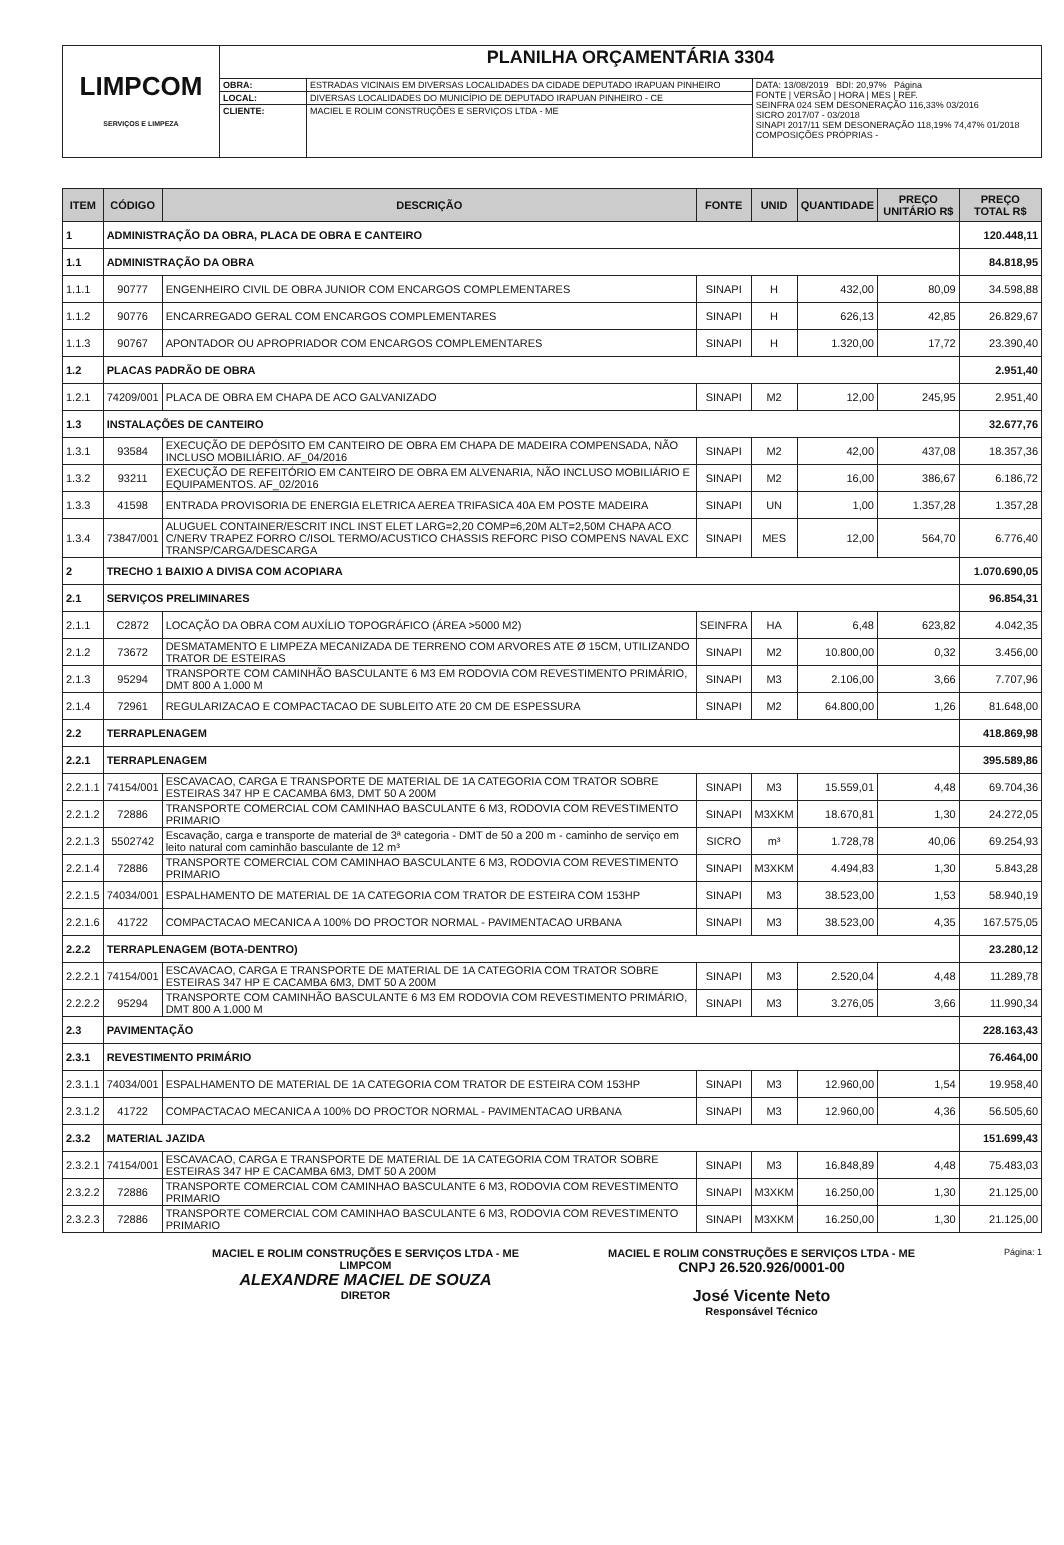| LIMPCOM SERVIÇOS E LIMPEZA | PLANILHA ORÇAMENTÁRIA 3304 | | |
| | OBRA: | ESTRADAS VICINAIS EM DIVERSAS LOCALIDADES DA CIDADE DEPUTADO IRAPUAN PINHEIRO | DATA: 13/08/2019 BDI: 20,97% Página FONTE / VERSÃO / HORA / MES / REF. SEINFRA 024 SEM DESONERAÇÃO 116,33% 03/2016 SICRO 2017/07 - 03/2018 SINAPI 2017/11 SEM DESONERAÇÃO 118,19% 74,47% 01/2018 COMPOSIÇÕES PRÓPRIAS - |
| | LOCAL: | DIVERSAS LOCALIDADES DO MUNICÍPIO DE DEPUTADO IRAPUAN PINHEIRO - CE | |
| | CLIENTE: | MACIEL E ROLIM CONSTRUÇÕES E SERVIÇOS LTDA - ME | |
| ITEM | CÓDIGO | DESCRIÇÃO | FONTE | UNID | QUANTIDADE | PREÇO UNITÁRIO R$ | PREÇO TOTAL R$ |
| --- | --- | --- | --- | --- | --- | --- | --- |
| 1 | ADMINISTRAÇÃO DA OBRA, PLACA DE OBRA E CANTEIRO | | | | | | 120.448,11 |
| 1.1 | ADMINISTRAÇÃO DA OBRA | | | | | | 84.818,95 |
| 1.1.1 | 90777 | ENGENHEIRO CIVIL DE OBRA JUNIOR COM ENCARGOS COMPLEMENTARES | SINAPI | H | 432,00 | 80,09 | 34.598,88 |
| 1.1.2 | 90776 | ENCARREGADO GERAL COM ENCARGOS COMPLEMENTARES | SINAPI | H | 626,13 | 42,85 | 26.829,67 |
| 1.1.3 | 90767 | APONTADOR OU APROPRIADOR COM ENCARGOS COMPLEMENTARES | SINAPI | H | 1.320,00 | 17,72 | 23.390,40 |
| 1.2 | PLACAS PADRÃO DE OBRA | | | | | | 2.951,40 |
| 1.2.1 | 74209/001 | PLACA DE OBRA EM CHAPA DE ACO GALVANIZADO | SINAPI | M2 | 12,00 | 245,95 | 2.951,40 |
| 1.3 | INSTALAÇÕES DE CANTEIRO | | | | | | 32.677,76 |
| 1.3.1 | 93584 | EXECUÇÃO DE DEPÓSITO EM CANTEIRO DE OBRA EM CHAPA DE MADEIRA COMPENSADA, NÃO INCLUSO MOBILIÁRIO. AF_04/2016 | SINAPI | M2 | 42,00 | 437,08 | 18.357,36 |
| 1.3.2 | 93211 | EXECUÇÃO DE REFEITÓRIO EM CANTEIRO DE OBRA EM ALVENARIA, NÃO INCLUSO MOBILIÁRIO E EQUIPAMENTOS. AF_02/2016 | SINAPI | M2 | 16,00 | 386,67 | 6.186,72 |
| 1.3.3 | 41598 | ENTRADA PROVISORIA DE ENERGIA ELETRICA AEREA TRIFASICA 40A EM POSTE MADEIRA | SINAPI | UN | 1,00 | 1.357,28 | 1.357,28 |
| 1.3.4 | 73847/001 | ALUGUEL CONTAINER/ESCRIT INCL INST ELET LARG=2,20 COMP=6,20M ALT=2,50M CHAPA ACO C/NERV TRAPEZ FORRO C/ISOL TERMO/ACUSTICO CHASSIS REFORC PISO COMPENS NAVAL EXC TRANSP/CARGA/DESCARGA | SINAPI | MES | 12,00 | 564,70 | 6.776,40 |
| 2 | TRECHO 1 BAIXIO A DIVISA COM ACOPIARA | | | | | | 1.070.690,05 |
| 2.1 | SERVIÇOS PRELIMINARES | | | | | | 96.854,31 |
| 2.1.1 | C2872 | LOCAÇÃO DA OBRA COM AUXÍLIO TOPOGRÁFICO (ÁREA >5000 M2) | SEINFRA | HA | 6,48 | 623,82 | 4.042,35 |
| 2.1.2 | 73672 | DESMATAMENTO E LIMPEZA MECANIZADA DE TERRENO COM ARVORES ATE Ø 15CM, UTILIZANDO TRATOR DE ESTEIRAS | SINAPI | M2 | 10.800,00 | 0,32 | 3.456,00 |
| 2.1.3 | 95294 | TRANSPORTE COM CAMINHÃO BASCULANTE 6 M3 EM RODOVIA COM REVESTIMENTO PRIMÁRIO, DMT 800 A 1.000 M | SINAPI | M3 | 2.106,00 | 3,66 | 7.707,96 |
| 2.1.4 | 72961 | REGULARIZACAO E COMPACTACAO DE SUBLEITO ATE 20 CM DE ESPESSURA | SINAPI | M2 | 64.800,00 | 1,26 | 81.648,00 |
| 2.2 | TERRAPLENAGEM | | | | | | 418.869,98 |
| 2.2.1 | TERRAPLENAGEM | | | | | | 395.589,86 |
| 2.2.1.1 | 74154/001 | ESCAVACAO, CARGA E TRANSPORTE DE MATERIAL DE 1A CATEGORIA COM TRATOR SOBRE ESTEIRAS 347 HP E CACAMBA 6M3, DMT 50 A 200M | SINAPI | M3 | 15.559,01 | 4,48 | 69.704,36 |
| 2.2.1.2 | 72886 | TRANSPORTE COMERCIAL COM CAMINHAO BASCULANTE 6 M3, RODOVIA COM REVESTIMENTO PRIMARIO | SINAPI | M3XKM | 18.670,81 | 1,30 | 24.272,05 |
| 2.2.1.3 | 5502742 | Escavação, carga e transporte de material de 3ª categoria - DMT de 50 a 200 m - caminho de serviço em leito natural com caminhão basculante de 12 m³ | SICRO | m³ | 1.728,78 | 40,06 | 69.254,93 |
| 2.2.1.4 | 72886 | TRANSPORTE COMERCIAL COM CAMINHAO BASCULANTE 6 M3, RODOVIA COM REVESTIMENTO PRIMARIO | SINAPI | M3XKM | 4.494,83 | 1,30 | 5.843,28 |
| 2.2.1.5 | 74034/001 | ESPALHAMENTO DE MATERIAL DE 1A CATEGORIA COM TRATOR DE ESTEIRA COM 153HP | SINAPI | M3 | 38.523,00 | 1,53 | 58.940,19 |
| 2.2.1.6 | 41722 | COMPACTACAO MECANICA A 100% DO PROCTOR NORMAL - PAVIMENTACAO URBANA | SINAPI | M3 | 38.523,00 | 4,35 | 167.575,05 |
| 2.2.2 | TERRAPLENAGEM (BOTA-DENTRO) | | | | | | 23.280,12 |
| 2.2.2.1 | 74154/001 | ESCAVACAO, CARGA E TRANSPORTE DE MATERIAL DE 1A CATEGORIA COM TRATOR SOBRE ESTEIRAS 347 HP E CACAMBA 6M3, DMT 50 A 200M | SINAPI | M3 | 2.520,04 | 4,48 | 11.289,78 |
| 2.2.2.2 | 95294 | TRANSPORTE COM CAMINHÃO BASCULANTE 6 M3 EM RODOVIA COM REVESTIMENTO PRIMÁRIO, DMT 800 A 1.000 M | SINAPI | M3 | 3.276,05 | 3,66 | 11.990,34 |
| 2.3 | PAVIMENTAÇÃO | | | | | | 228.163,43 |
| 2.3.1 | REVESTIMENTO PRIMÁRIO | | | | | | 76.464,00 |
| 2.3.1.1 | 74034/001 | ESPALHAMENTO DE MATERIAL DE 1A CATEGORIA COM TRATOR DE ESTEIRA COM 153HP | SINAPI | M3 | 12.960,00 | 1,54 | 19.958,40 |
| 2.3.1.2 | 41722 | COMPACTACAO MECANICA A 100% DO PROCTOR NORMAL - PAVIMENTACAO URBANA | SINAPI | M3 | 12.960,00 | 4,36 | 56.505,60 |
| 2.3.2 | MATERIAL JAZIDA | | | | | | 151.699,43 |
| 2.3.2.1 | 74154/001 | ESCAVACAO, CARGA E TRANSPORTE DE MATERIAL DE 1A CATEGORIA COM TRATOR SOBRE ESTEIRAS 347 HP E CACAMBA 6M3, DMT 50 A 200M | SINAPI | M3 | 16.848,89 | 4,48 | 75.483,03 |
| 2.3.2.2 | 72886 | TRANSPORTE COMERCIAL COM CAMINHAO BASCULANTE 6 M3, RODOVIA COM REVESTIMENTO PRIMARIO | SINAPI | M3XKM | 16.250,00 | 1,30 | 21.125,00 |
| 2.3.2.3 | 72886 | TRANSPORTE COMERCIAL COM CAMINHAO BASCULANTE 6 M3, RODOVIA COM REVESTIMENTO PRIMARIO | SINAPI | M3XKM | 16.250,00 | 1,30 | 21.125,00 |
MACIEL E ROLIM CONSTRUÇÕES E SERVIÇOS LTDA - ME
LIMPCOM
ALEXANDRE MACIEL DE SOUZA
DIRETOR
MACIEL E ROLIM CONSTRUÇÕES E SERVIÇOS LTDA - ME
CNPJ 26.520.926/0001-00
José Vicente Neto
Responsável Técnico
Página: 1